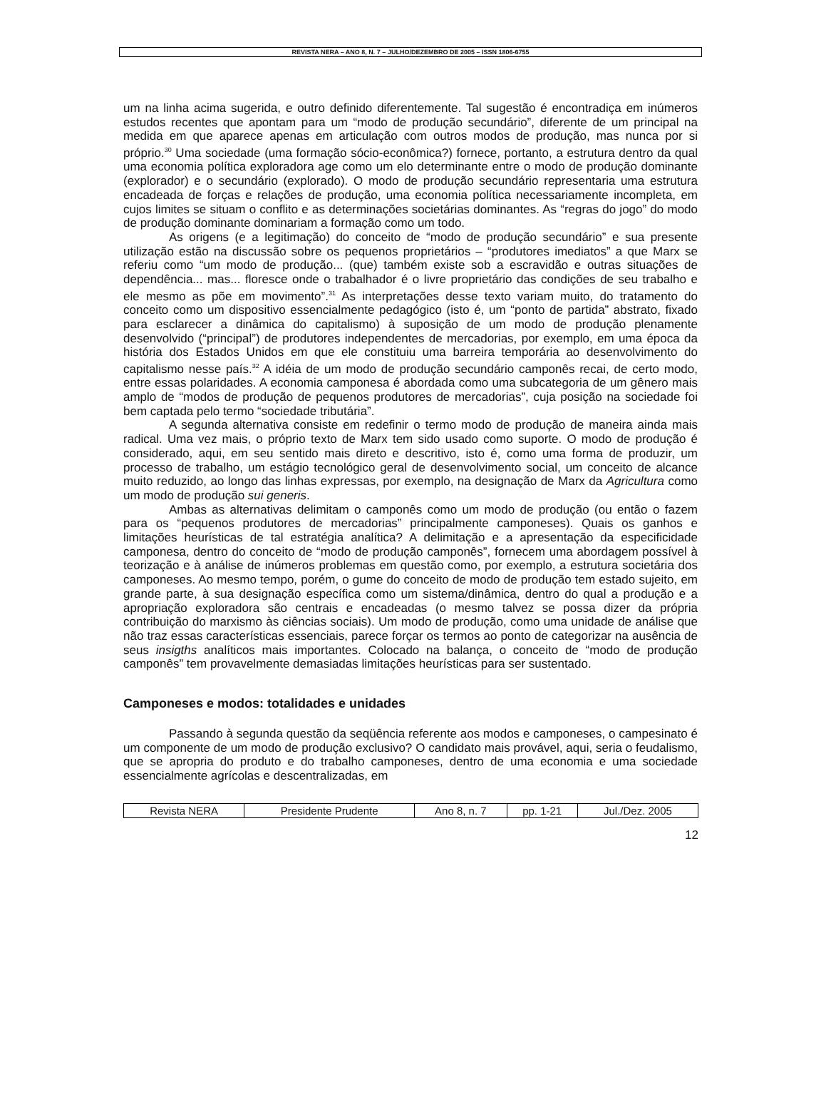REVISTA NERA – ANO 8, N. 7 – JULHO/DEZEMBRO DE 2005 – ISSN 1806-6755
um na linha acima sugerida, e outro definido diferentemente. Tal sugestão é encontradiça em inúmeros estudos recentes que apontam para um “modo de produção secundário”, diferente de um principal na medida em que aparece apenas em articulação com outros modos de produção, mas nunca por si próprio.<sup>30</sup> Uma sociedade (uma formação sócio-econômica?) fornece, portanto, a estrutura dentro da qual uma economia política exploradora age como um elo determinante entre o modo de produção dominante (explorador) e o secundário (explorado). O modo de produção secundário representaria uma estrutura encadeada de forças e relações de produção, uma economia política necessariamente incompleta, em cujos limites se situam o conflito e as determinações societárias dominantes. As “regras do jogo” do modo de produção dominante dominariam a formação como um todo.
As origens (e a legitimação) do conceito de “modo de produção secundário” e sua presente utilização estão na discussão sobre os pequenos proprietários – “produtores imediatos” a que Marx se referiu como “um modo de produção... (que) também existe sob a escravidão e outras situações de dependência... mas... floresce onde o trabalhador é o livre proprietário das condições de seu trabalho e ele mesmo as põe em movimento”.<sup>31</sup> As interpretações desse texto variam muito, do tratamento do conceito como um dispositivo essencialmente pedagógico (isto é, um “ponto de partida” abstrato, fixado para esclarecer a dinâmica do capitalismo) à suposição de um modo de produção plenamente desenvolvido (“principal”) de produtores independentes de mercadorias, por exemplo, em uma época da história dos Estados Unidos em que ele constituiu uma barreira temporária ao desenvolvimento do capitalismo nesse país.<sup>32</sup> A idéia de um modo de produção secundário camponês recai, de certo modo, entre essas polaridades. A economia camponesa é abordada como uma subcategoria de um gênero mais amplo de “modos de produção de pequenos produtores de mercadorias”, cuja posição na sociedade foi bem captada pelo termo “sociedade tributária”.
A segunda alternativa consiste em redefinir o termo modo de produção de maneira ainda mais radical. Uma vez mais, o próprio texto de Marx tem sido usado como suporte. O modo de produção é considerado, aqui, em seu sentido mais direto e descritivo, isto é, como uma forma de produzir, um processo de trabalho, um estágio tecnológico geral de desenvolvimento social, um conceito de alcance muito reduzido, ao longo das linhas expressas, por exemplo, na designação de Marx da Agricultura como um modo de produção sui generis.
Ambas as alternativas delimitam o camponês como um modo de produção (ou então o fazem para os “pequenos produtores de mercadorias” principalmente camponeses). Quais os ganhos e limitações heurísticas de tal estratégia analítica? A delimitação e a apresentação da especificidade camponesa, dentro do conceito de “modo de produção camponês”, fornecem uma abordagem possível à teorização e à análise de inúmeros problemas em questão como, por exemplo, a estrutura societária dos camponeses. Ao mesmo tempo, porém, o gume do conceito de modo de produção tem estado sujeito, em grande parte, à sua designação específica como um sistema/dinâmica, dentro do qual a produção e a apropriação exploradora são centrais e encadeadas (o mesmo talvez se possa dizer da própria contribuição do marxismo às ciências sociais). Um modo de produção, como uma unidade de análise que não traz essas características essenciais, parece forçar os termos ao ponto de categorizar na ausência de seus insigths analíticos mais importantes. Colocado na balança, o conceito de “modo de produção camponês” tem provavelmente demasiadas limitações heurísticas para ser sustentado.
Camponeses e modos: totalidades e unidades
Passando à segunda questão da seqüência referente aos modos e camponeses, o campesinato é um componente de um modo de produção exclusivo? O candidato mais provável, aqui, seria o feudalismo, que se apropria do produto e do trabalho camponeses, dentro de uma economia e uma sociedade essencialmente agrícolas e descentralizadas, em
| Revista NERA | Presidente Prudente | Ano 8, n. 7 | pp. 1-21 | Jul./Dez. 2005 |
12